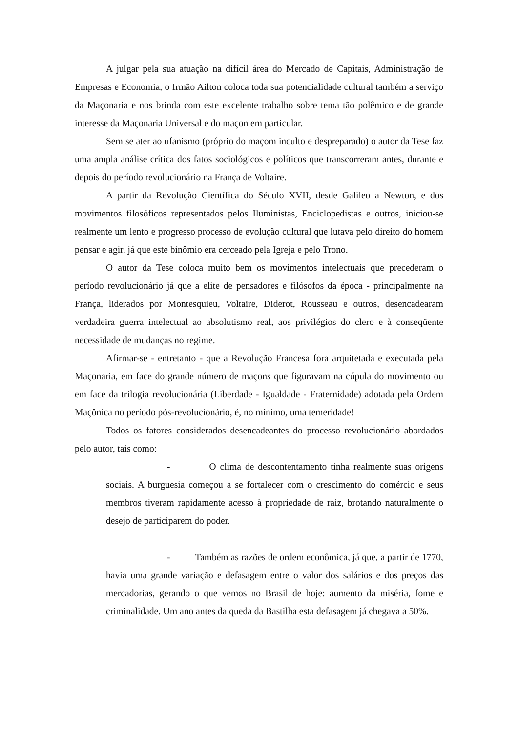A julgar pela sua atuação na difícil área do Mercado de Capitais, Administração de Empresas e Economia, o Irmão Ailton coloca toda sua potencialidade cultural também a serviço da Maçonaria e nos brinda com este excelente trabalho sobre tema tão polêmico e de grande interesse da Maçonaria Universal e do maçon em particular.
Sem se ater ao ufanismo (próprio do maçom inculto e despreparado) o autor da Tese faz uma ampla análise crítica dos fatos sociológicos e políticos que transcorreram antes, durante e depois do período revolucionário na França de Voltaire.
A partir da Revolução Científica do Século XVII, desde Galileo a Newton, e dos movimentos filosóficos representados pelos Iluministas, Enciclopedistas e outros, iniciou-se realmente um lento e progresso processo de evolução cultural que lutava pelo direito do homem pensar e agir, já que este binômio era cerceado pela Igreja e pelo Trono.
O autor da Tese coloca muito bem os movimentos intelectuais que precederam o período revolucionário já que a elite de pensadores e filósofos da época - principalmente na França, liderados por Montesquieu, Voltaire, Diderot, Rousseau e outros, desencadearam verdadeira guerra intelectual ao absolutismo real, aos privilégios do clero e à conseqüente necessidade de mudanças no regime.
Afirmar-se - entretanto - que a Revolução Francesa fora arquitetada e executada pela Maçonaria, em face do grande número de maçons que figuravam na cúpula do movimento ou em face da trilogia revolucionária (Liberdade - Igualdade - Fraternidade) adotada pela Ordem Maçônica no período pós-revolucionário, é, no mínimo, uma temeridade!
Todos os fatores considerados desencadeantes do processo revolucionário abordados pelo autor, tais como:
- O clima de descontentamento tinha realmente suas origens sociais. A burguesia começou a se fortalecer com o crescimento do comércio e seus membros tiveram rapidamente acesso à propriedade de raiz, brotando naturalmente o desejo de participarem do poder.
- Também as razões de ordem econômica, já que, a partir de 1770, havia uma grande variação e defasagem entre o valor dos salários e dos preços das mercadorias, gerando o que vemos no Brasil de hoje: aumento da miséria, fome e criminalidade. Um ano antes da queda da Bastilha esta defasagem já chegava a 50%.